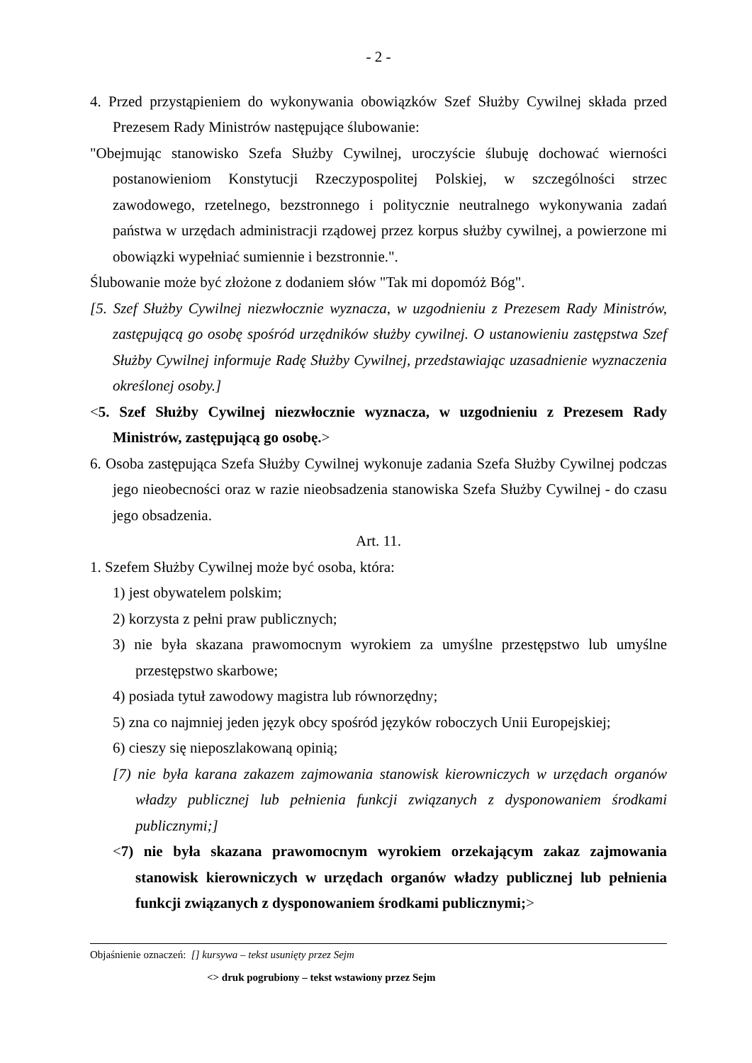- 2 -
4. Przed przystąpieniem do wykonywania obowiązków Szef Służby Cywilnej składa przed Prezesem Rady Ministrów następujące ślubowanie:
"Obejmując stanowisko Szefa Służby Cywilnej, uroczyście ślubuję dochować wierności postanowieniom Konstytucji Rzeczypospolitej Polskiej, w szczególności strzec zawodowego, rzetelnego, bezstronnego i politycznie neutralnego wykonywania zadań państwa w urzędach administracji rządowej przez korpus służby cywilnej, a powierzone mi obowiązki wypełniać sumiennie i bezstronnie.".
Ślubowanie może być złożone z dodaniem słów "Tak mi dopomóż Bóg".
[5. Szef Służby Cywilnej niezwłocznie wyznacza, w uzgodnieniu z Prezesem Rady Ministrów, zastępującą go osobę spośród urzędników służby cywilnej. O ustanowieniu zastępstwa Szef Służby Cywilnej informuje Radę Służby Cywilnej, przedstawiając uzasadnienie wyznaczenia określonej osoby.]
<5. Szef Służby Cywilnej niezwłocznie wyznacza, w uzgodnieniu z Prezesem Rady Ministrów, zastępującą go osobę.>
6. Osoba zastępująca Szefa Służby Cywilnej wykonuje zadania Szefa Służby Cywilnej podczas jego nieobecności oraz w razie nieobsadzenia stanowiska Szefa Służby Cywilnej - do czasu jego obsadzenia.
Art. 11.
1. Szefem Służby Cywilnej może być osoba, która:
1) jest obywatelem polskim;
2) korzysta z pełni praw publicznych;
3) nie była skazana prawomocnym wyrokiem za umyślne przestępstwo lub umyślne przestępstwo skarbowe;
4) posiada tytuł zawodowy magistra lub równorzędny;
5) zna co najmniej jeden język obcy spośród języków roboczych Unii Europejskiej;
6) cieszy się nieposzlakowaną opinią;
[7) nie była karana zakazem zajmowania stanowisk kierowniczych w urzędach organów władzy publicznej lub pełnienia funkcji związanych z dysponowaniem środkami publicznymi;]
<7) nie była skazana prawomocnym wyrokiem orzekającym zakaz zajmowania stanowisk kierowniczych w urzędach organów władzy publicznej lub pełnienia funkcji związanych z dysponowaniem środkami publicznymi;>
Objaśnienie oznaczeń: [] kursywa – tekst usunięty przez Sejm
<> druk pogrubiony – tekst wstawiony przez Sejm